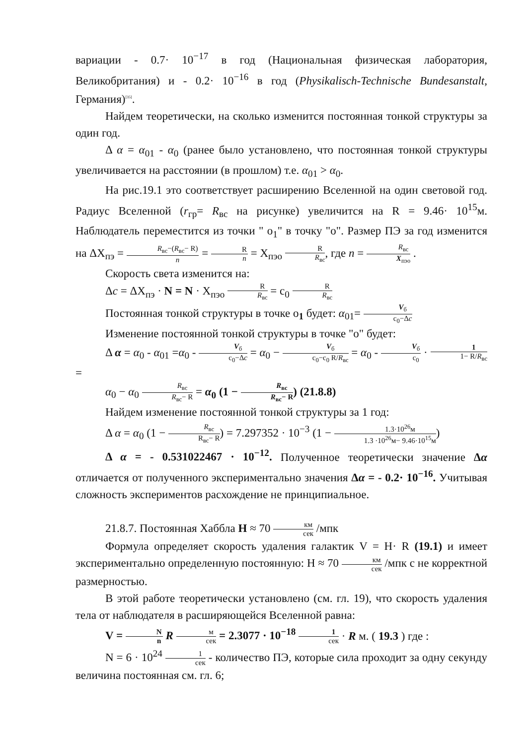вариации - 0.7· 10<sup>−17</sup> в год (Национальная физическая лаборатория, Великобритания) и - 0.2· 10<sup>−16</sup> в год (Physikalisch-Technische Bundesanstalt, Германия)<sup>[35]</sup>.
Найдем теоретически, на сколько изменится постоянная тонкой структуры за один год.
Δ α = α<sub>01</sub> - α<sub>0</sub> (ранее было установлено, что постоянная тонкой структуры увеличивается на расстоянии (в прошлом) т.е. α<sub>01</sub> > α<sub>0</sub>.
На рис.19.1 это соответствует расширению Вселенной на один световой год. Радиус Вселенной (r<sub>гр</sub>= R<sub>вс</sub> на рисунке) увеличится на R = 9.46· 10<sup>15</sup>м. Наблюдатель переместится из точки " o<sub>1</sub>" в точку "o". Размер ПЭ за год изменится на ΔX<sub>пэ</sub> = R<sub>вс</sub>−(R<sub>вс</sub>− R) n = R n = X<sub>пэо</sub> R R<sub>вс</sub>, где n = R<sub>вс</sub> X<sub>пэо</sub> .
Скорость света изменится на:
Δc = ΔX<sub>пэ</sub> · N = N · X<sub>пэо</sub> R R<sub>вс</sub> = c<sub>0</sub> R R<sub>вс</sub>
Постоянная тонкой структуры в точке o<sub>1</sub> будет: α<sub>01</sub>= V<sub>б</sub> c<sub>0</sub>−Δc
Изменение постоянной тонкой структуры в точке "o" будет:
Δ α = α<sub>0</sub> - α<sub>01</sub> =α<sub>0</sub> - V<sub>б</sub> c<sub>0</sub>−Δc = α<sub>0</sub> − V<sub>б</sub> c<sub>0</sub>−c<sub>0</sub> R/R<sub>вс</sub> = α<sub>0</sub> - V<sub>б</sub> c<sub>0</sub> · 1 1− R/R<sub>вс</sub> =
α<sub>0</sub> − α<sub>0</sub> R<sub>вс</sub> R<sub>вс</sub>− R = α<sub>0</sub> (1 − R<sub>вс</sub> R<sub>вс</sub>− R) (21.8.8)
Найдем изменение постоянной тонкой структуры за 1 год:
Δ α = α<sub>0</sub> (1 − R<sub>вс</sub> R<sub>вс</sub>− R) = 7.297352 · 10<sup>−3</sup> (1 − 1.3·10<sup>26</sup>м 1.3 ·10<sup>26</sup>м− 9.46·10<sup>15</sup>м)
Δ α = - 0.531022467 · 10<sup>−12</sup>. Полученное теоретически значение Δα отличается от полученного экспериментально значения Δα = - 0.2· 10<sup>−16</sup>. Учитывая сложность экспериментов расхождение не принципиальное.
21.8.7. Постоянная Хаббла H ≈ 70 км сек /мпк
Формула определяет скорость удаления галактик V = H· R (19.1) и имеет экспериментально определенную постоянную: H ≈ 70 км сек /мпк с не корректной размерностью.
В этой работе теоретически установлено (см. гл. 19), что скорость удаления тела от наблюдателя в расширяющейся Вселенной равна:
V = N n R м сек = 2.3077 · 10<sup>−18</sup> 1 сек · R м. ( 19.3 ) где :
N = 6 · 10<sup>24</sup> 1 сек - количество ПЭ, которые сила проходит за одну секунду величина постоянная см. гл. 6;